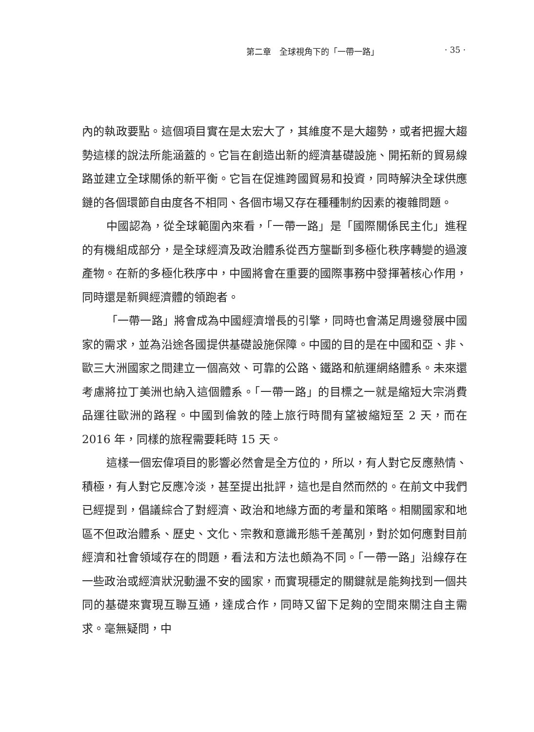第二章　全球視角下的「一帶一路」 · 35 ·
內的執政要點。這個項目實在是太宏大了，其維度不是大趨勢，或者把握大趨勢這樣的說法所能涵蓋的。它旨在創造出新的經濟基礎設施、開拓新的貿易線路並建立全球關係的新平衡。它旨在促進跨國貿易和投資，同時解決全球供應鏈的各個環節自由度各不相同、各個市場又存在種種制約因素的複雜問題。
中國認為，從全球範圍內來看，「一帶一路」是「國際關係民主化」進程的有機組成部分，是全球經濟及政治體系從西方壟斷到多極化秩序轉變的過渡產物。在新的多極化秩序中，中國將會在重要的國際事務中發揮著核心作用，同時還是新興經濟體的領跑者。
「一帶一路」將會成為中國經濟增長的引擎，同時也會滿足周邊發展中國家的需求，並為沿途各國提供基礎設施保障。中國的目的是在中國和亞、非、歐三大洲國家之間建立一個高效、可靠的公路、鐵路和航運網絡體系。未來還考慮將拉丁美洲也納入這個體系。「一帶一路」的目標之一就是縮短大宗消費品運往歐洲的路程。中國到倫敦的陸上旅行時間有望被縮短至 2 天，而在 2016 年，同樣的旅程需要耗時 15 天。
這樣一個宏偉項目的影響必然會是全方位的，所以，有人對它反應熱情、積極，有人對它反應冷淡，甚至提出批評，這也是自然而然的。在前文中我們已經提到，倡議綜合了對經濟、政治和地緣方面的考量和策略。相關國家和地區不但政治體系、歷史、文化、宗教和意識形態千差萬別，對於如何應對目前經濟和社會領域存在的問題，看法和方法也頗為不同。「一帶一路」沿線存在一些政治或經濟狀況動盪不安的國家，而實現穩定的關鍵就是能夠找到一個共同的基礎來實現互聯互通，達成合作，同時又留下足夠的空間來關注自主需求。毫無疑問，中